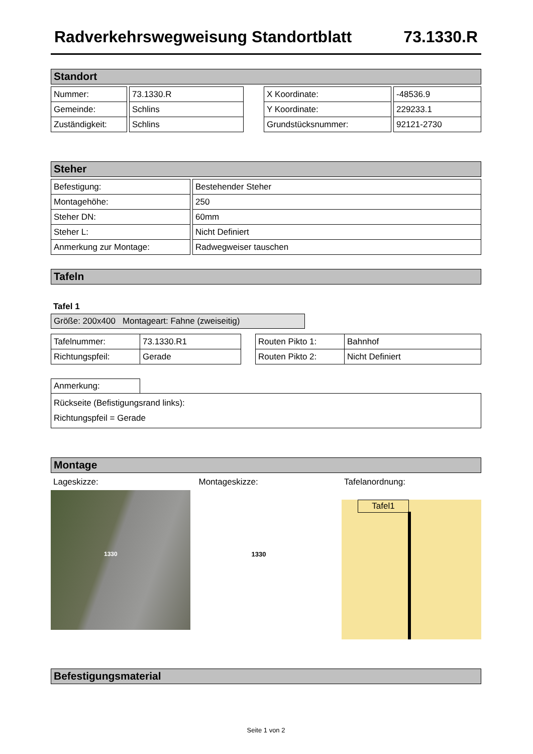Radverkehrswegweisung Standortblatt 73.1330.R
Standort
| Nummer: | | 73.1330.R | | X Koordinate: | | -48536.9 |
| Gemeinde: | | Schlins | | Y Koordinate: | | 229233.1 |
| Zuständigkeit: | | Schlins | | Grundstücksnummer: | | 92121-2730 |
Steher
| Befestigung: | | Bestehender Steher |
| Montagehöhe: | | 250 |
| Steher DN: | | 60mm |
| Steher L: | | Nicht Definiert |
| Anmerkung zur Montage: | | Radwegweiser tauschen |
Tafeln
Tafel 1
Größe: 200x400 Montageart: Fahne (zweiseitig)
| Tafelnummer: | 73.1330.R1 | | Routen Pikto 1: | Bahnhof |
| Richtungspfeil: | Gerade | | Routen Pikto 2: | Nicht Definiert |
Anmerkung:
Rückseite (Befistigungsrand links):
Richtungspfeil = Gerade
Montage
Lageskizze:
1330
Montageskizze:
1330
Tafelanordnung:
Tafel1
Befestigungsmaterial
Seite 1 von 2